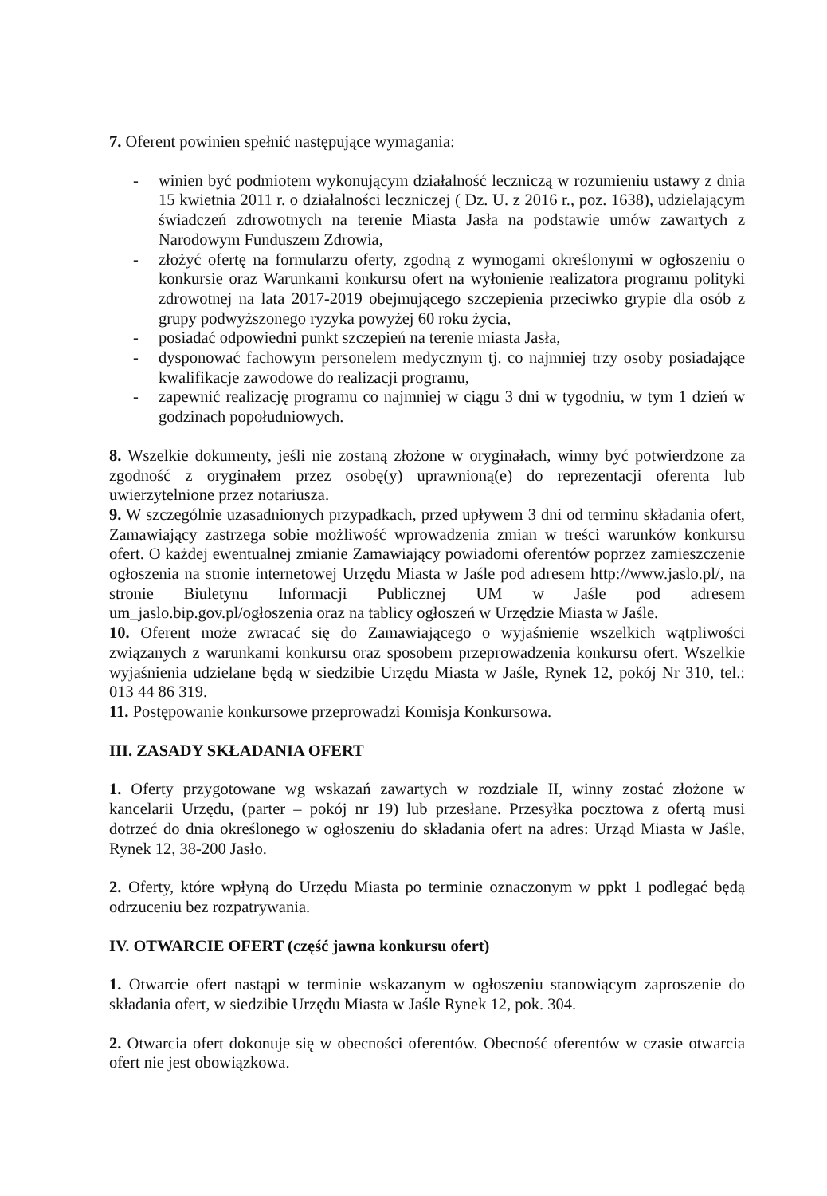7. Oferent powinien spełnić następujące wymagania:
- winien być podmiotem wykonującym działalność leczniczą w rozumieniu ustawy z dnia 15 kwietnia 2011 r. o działalności leczniczej ( Dz. U. z 2016 r., poz. 1638), udzielającym świadczeń zdrowotnych na terenie Miasta Jasła na podstawie umów zawartych z Narodowym Funduszem Zdrowia,
- złożyć ofertę na formularzu oferty, zgodną z wymogami określonymi w ogłoszeniu o konkursie oraz Warunkami konkursu ofert na wyłonienie realizatora programu polityki zdrowotnej na lata 2017-2019 obejmującego szczepienia przeciwko grypie dla osób z grupy podwyższonego ryzyka powyżej 60 roku życia,
- posiadać odpowiedni punkt szczepień na terenie miasta Jasła,
- dysponować fachowym personelem medycznym tj. co najmniej trzy osoby posiadające kwalifikacje zawodowe do realizacji programu,
- zapewnić realizację programu co najmniej w ciągu 3 dni w tygodniu, w tym 1 dzień w godzinach popołudniowych.
8. Wszelkie dokumenty, jeśli nie zostaną złożone w oryginałach, winny być potwierdzone za zgodność z oryginałem przez osobę(y) uprawnioną(e) do reprezentacji oferenta lub uwierzytelnione przez notariusza.
9. W szczególnie uzasadnionych przypadkach, przed upływem 3 dni od terminu składania ofert, Zamawiający zastrzega sobie możliwość wprowadzenia zmian w treści warunków konkursu ofert. O każdej ewentualnej zmianie Zamawiający powiadomi oferentów poprzez zamieszczenie ogłoszenia na stronie internetowej Urzędu Miasta w Jaśle pod adresem http://www.jaslo.pl/, na stronie Biuletynu Informacji Publicznej UM w Jaśle pod adresem um_jaslo.bip.gov.pl/ogłoszenia oraz na tablicy ogłoszeń w Urzędzie Miasta w Jaśle.
10. Oferent może zwracać się do Zamawiającego o wyjaśnienie wszelkich wątpliwości związanych z warunkami konkursu oraz sposobem przeprowadzenia konkursu ofert. Wszelkie wyjaśnienia udzielane będą w siedzibie Urzędu Miasta w Jaśle, Rynek 12, pokój Nr 310, tel.: 013 44 86 319.
11. Postępowanie konkursowe przeprowadzi Komisja Konkursowa.
III. ZASADY SKŁADANIA OFERT
1. Oferty przygotowane wg wskazań zawartych w rozdziale II, winny zostać złożone w kancelarii Urzędu, (parter – pokój nr 19) lub przesłane. Przesyłka pocztowa z ofertą musi dotrzeć do dnia określonego w ogłoszeniu do składania ofert na adres: Urząd Miasta w Jaśle, Rynek 12, 38-200 Jasło.
2. Oferty, które wpłyną do Urzędu Miasta po terminie oznaczonym w ppkt 1 podlegać będą odrzuceniu bez rozpatrywania.
IV. OTWARCIE OFERT (część jawna konkursu ofert)
1. Otwarcie ofert nastąpi w terminie wskazanym w ogłoszeniu stanowiącym zaproszenie do składania ofert, w siedzibie Urzędu Miasta w Jaśle Rynek 12, pok. 304.
2. Otwarcia ofert dokonuje się w obecności oferentów. Obecność oferentów w czasie otwarcia ofert nie jest obowiązkowa.